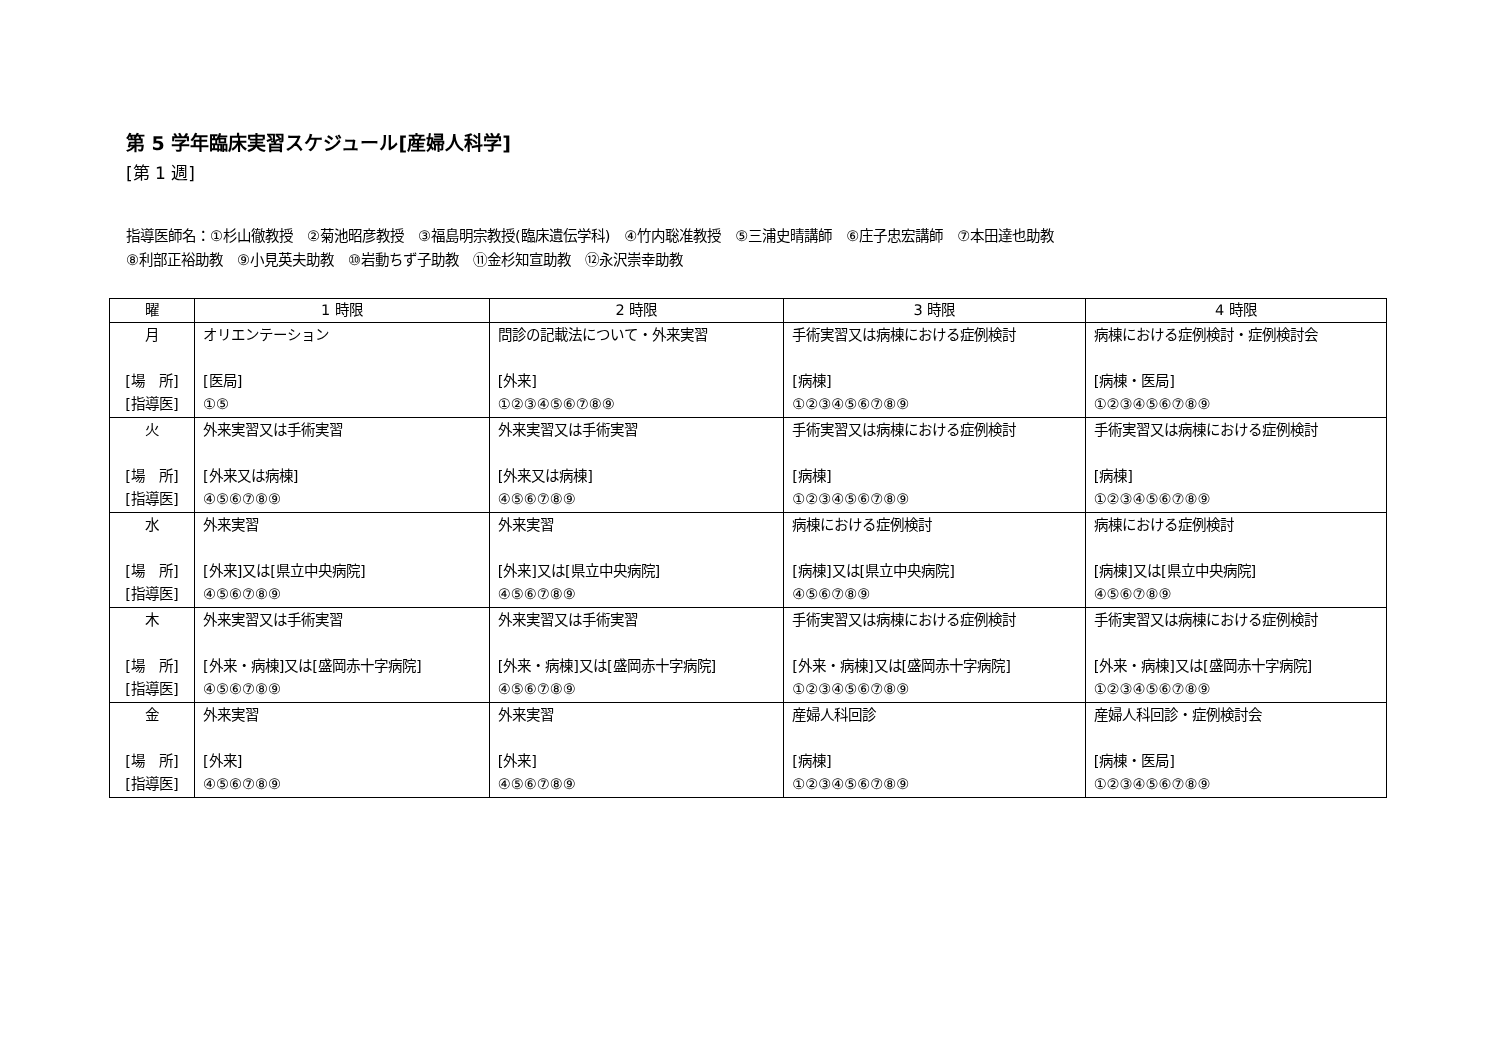第 5 学年臨床実習スケジュール[産婦人科学]
[第 1 週]
指導医師名：①杉山徹教授　②菊池昭彦教授　③福島明宗教授(臨床遺伝学科)　④竹内聡准教授　⑤三浦史晴講師　⑥庄子忠宏講師　⑦本田達也助教
⑧利部正裕助教　⑨小見英夫助教　⑩岩動ちず子助教　⑪金杉知宣助教　⑫永沢崇幸助教
| 曜 | 1 時限 | 2 時限 | 3 時限 | 4 時限 |
| --- | --- | --- | --- | --- |
| 月 [場 所] [指導医] | オリエンテーション [医局] ①⑤ | 問診の記載法について・外来実習 [外来] ①②③④⑤⑥⑦⑧⑨ | 手術実習又は病棟における症例検討 [病棟] ①②③④⑤⑥⑦⑧⑨ | 病棟における症例検討・症例検討会 [病棟・医局] ①②③④⑤⑥⑦⑧⑨ |
| 火 [場 所] [指導医] | 外来実習又は手術実習 [外来又は病棟] ④⑤⑥⑦⑧⑨ | 外来実習又は手術実習 [外来又は病棟] ④⑤⑥⑦⑧⑨ | 手術実習又は病棟における症例検討 [病棟] ①②③④⑤⑥⑦⑧⑨ | 手術実習又は病棟における症例検討 [病棟] ①②③④⑤⑥⑦⑧⑨ |
| 水 [場 所] [指導医] | 外来実習 [外来]又は[県立中央病院] ④⑤⑥⑦⑧⑨ | 外来実習 [外来]又は[県立中央病院] ④⑤⑥⑦⑧⑨ | 病棟における症例検討 [病棟]又は[県立中央病院] ④⑤⑥⑦⑧⑨ | 病棟における症例検討 [病棟]又は[県立中央病院] ④⑤⑥⑦⑧⑨ |
| 木 [場 所] [指導医] | 外来実習又は手術実習 [外来・病棟]又は[盛岡赤十字病院] ④⑤⑥⑦⑧⑨ | 外来実習又は手術実習 [外来・病棟]又は[盛岡赤十字病院] ④⑤⑥⑦⑧⑨ | 手術実習又は病棟における症例検討 [外来・病棟]又は[盛岡赤十字病院] ①②③④⑤⑥⑦⑧⑨ | 手術実習又は病棟における症例検討 [外来・病棟]又は[盛岡赤十字病院] ①②③④⑤⑥⑦⑧⑨ |
| 金 [場 所] [指導医] | 外来実習 [外来] ④⑤⑥⑦⑧⑨ | 外来実習 [外来] ④⑤⑥⑦⑧⑨ | 産婦人科回診 [病棟] ①②③④⑤⑥⑦⑧⑨ | 産婦人科回診・症例検討会 [病棟・医局] ①②③④⑤⑥⑦⑧⑨ |